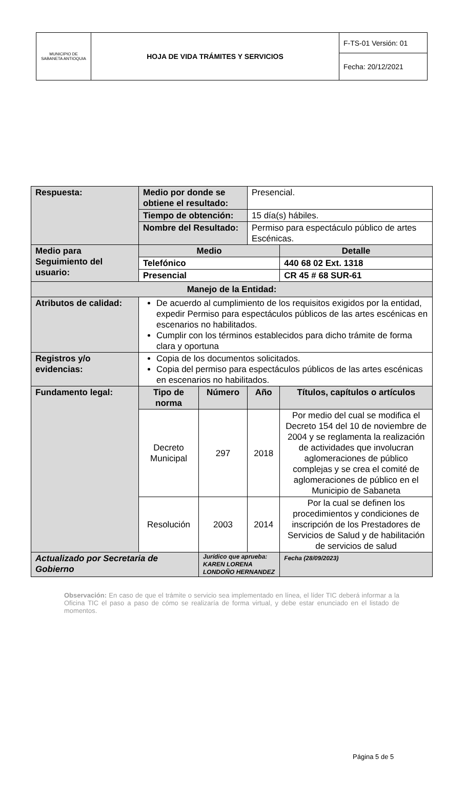| MUNICIPIO DE SABANETA ANTIOQUIA | HOJA DE VIDA TRÁMITES Y SERVICIOS | F-TS-01 Versión: 01 |
| | | Fecha: 20/12/2021 |
| Respuesta: | Medio por donde se obtiene el resultado: | | Presencial. | | |
| | Tiempo de obtención: | | 15 día(s) hábiles. | | |
| | Nombre del Resultado: | | Permiso para espectáculo público de artes Escénicas. | | |
| Medio para Seguimiento del usuario: | Medio | | | Detalle | |
| | Telefónico | | | 440 68 02 Ext. 1318 | |
| | Presencial | | | CR 45 # 68 SUR-61 | |
| Manejo de la Entidad: | | | | | |
| Atributos de calidad: | De acuerdo al cumplimiento de los requisitos exigidos por la entidad, expedir Permiso para espectáculos públicos de las artes escénicas en escenarios no habilitados. Cumplir con los términos establecidos para dicho trámite de forma clara y oportuna | | | | |
| Registros y/o evidencias: | Copia de los documentos solicitados. Copia del permiso para espectáculos públicos de las artes escénicas en escenarios no habilitados. | | | | |
| Fundamento legal: | Tipo de norma | Número | Año | Títulos, capítulos o artículos | |
| | Decreto Municipal | 297 | 2018 | Por medio del cual se modifica el Decreto 154 del 10 de noviembre de 2004 y se reglamenta la realización de actividades que involucran aglomeraciones de público complejas y se crea el comité de aglomeraciones de público en el Municipio de Sabaneta | |
| | Resolución | 2003 | 2014 | Por la cual se definen los procedimientos y condiciones de inscripción de los Prestadores de Servicios de Salud y de habilitación de servicios de salud | |
| Actualizado por Secretaria de Gobierno | | Jurídico que aprueba: KAREN LORENA LONDOÑO HERNANDEZ | | | Fecha (28/09/2023) |
Observación: En caso de que el trámite o servicio sea implementado en línea, el líder TIC deberá informar a la Oficina TIC el paso a paso de cómo se realizaría de forma virtual, y debe estar enunciado en el listado de momentos.
Página 5 de 5